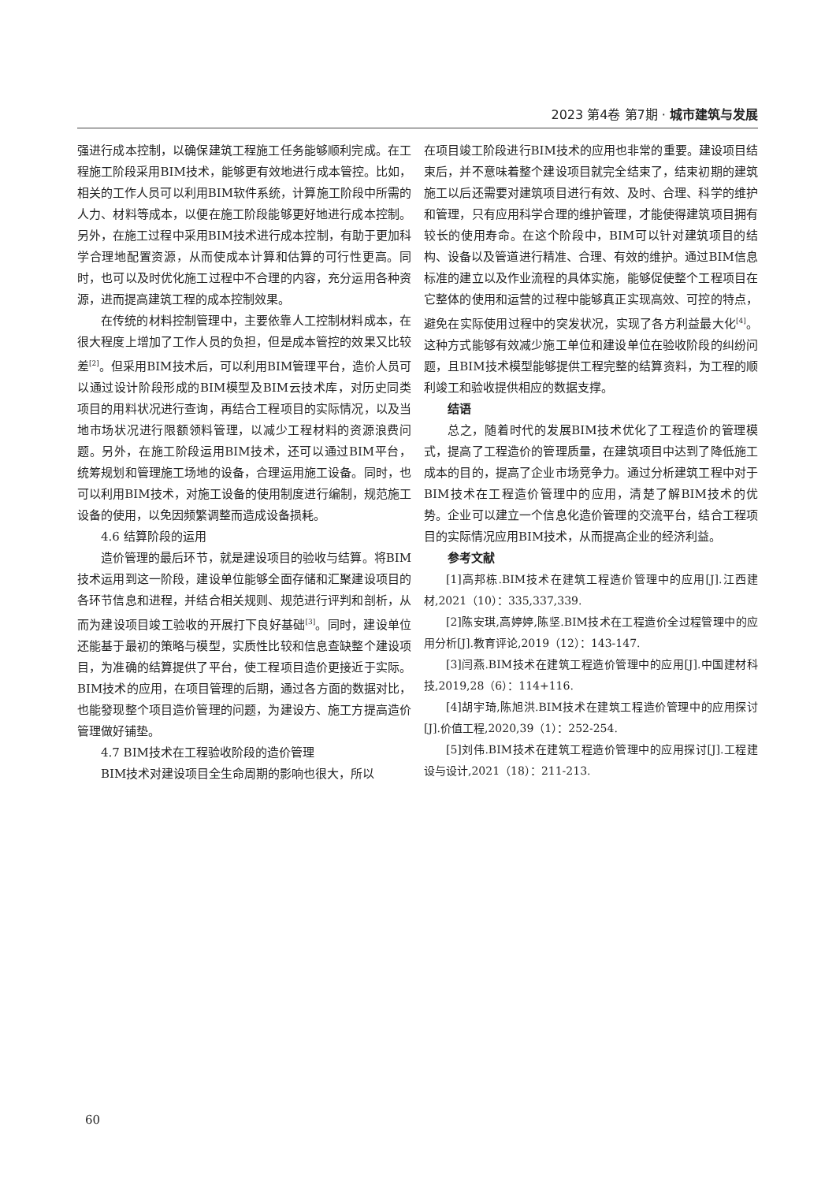2023 第4卷 第7期 · 城市建筑与发展
强进行成本控制，以确保建筑工程施工任务能够顺利完成。在工程施工阶段采用BIM技术，能够更有效地进行成本管控。比如，相关的工作人员可以利用BIM软件系统，计算施工阶段中所需的人力、材料等成本，以便在施工阶段能够更好地进行成本控制。另外，在施工过程中采用BIM技术进行成本控制，有助于更加科学合理地配置资源，从而使成本计算和估算的可行性更高。同时，也可以及时优化施工过程中不合理的内容，充分运用各种资源，进而提高建筑工程的成本控制效果。
在传统的材料控制管理中，主要依靠人工控制材料成本，在很大程度上增加了工作人员的负担，但是成本管控的效果又比较差<sup>[2]</sup>。但采用BIM技术后，可以利用BIM管理平台，造价人员可以通过设计阶段形成的BIM模型及BIM云技术库，对历史同类项目的用料状况进行查询，再结合工程项目的实际情况，以及当地市场状况进行限额领料管理，以减少工程材料的资源浪费问题。另外，在施工阶段运用BIM技术，还可以通过BIM平台，统筹规划和管理施工场地的设备，合理运用施工设备。同时，也可以利用BIM技术，对施工设备的使用制度进行编制，规范施工设备的使用，以免因频繁调整而造成设备损耗。
4.6 结算阶段的运用
造价管理的最后环节，就是建设项目的验收与结算。将BIM技术运用到这一阶段，建设单位能够全面存储和汇聚建设项目的各环节信息和进程，并结合相关规则、规范进行评判和剖析，从而为建设项目竣工验收的开展打下良好基础<sup>[3]</sup>。同时，建设单位还能基于最初的策略与模型，实质性比较和信息查缺整个建设项目，为准确的结算提供了平台，使工程项目造价更接近于实际。BIM技术的应用，在项目管理的后期，通过各方面的数据对比，也能發现整个项目造价管理的问题，为建设方、施工方提高造价管理做好铺垫。
4.7 BIM技术在工程验收阶段的造价管理
BIM技术对建设项目全生命周期的影响也很大，所以
在项目竣工阶段进行BIM技术的应用也非常的重要。建设项目结束后，并不意味着整个建设项目就完全结束了，结束初期的建筑施工以后还需要对建筑项目进行有效、及时、合理、科学的维护和管理，只有应用科学合理的维护管理，才能使得建筑项目拥有较长的使用寿命。在这个阶段中，BIM可以针对建筑项目的结构、设备以及管道进行精准、合理、有效的维护。通过BIM信息标准的建立以及作业流程的具体实施，能够促使整个工程项目在它整体的使用和运营的过程中能够真正实现高效、可控的特点，避免在实际使用过程中的突发状况，实现了各方利益最大化<sup>[4]</sup>。这种方式能够有效减少施工单位和建设单位在验收阶段的纠纷问题，且BIM技术模型能够提供工程完整的结算资料，为工程的顺利竣工和验收提供相应的数据支撑。
结语
总之，随着时代的发展BIM技术优化了工程造价的管理模式，提高了工程造价的管理质量，在建筑项目中达到了降低施工成本的目的，提高了企业市场竞争力。通过分析建筑工程中对于BIM技术在工程造价管理中的应用，清楚了解BIM技术的优势。企业可以建立一个信息化造价管理的交流平台，结合工程项目的实际情况应用BIM技术，从而提高企业的经济利益。
参考文献
[1]高邦栋.BIM技术在建筑工程造价管理中的应用[J].江西建材,2021（10）：335,337,339.
[2]陈安琪,高婷婷,陈坚.BIM技术在工程造价全过程管理中的应用分析[J].教育评论,2019（12）：143-147.
[3]闫燕.BIM技术在建筑工程造价管理中的应用[J].中国建材科技,2019,28（6）：114+116.
[4]胡宇琦,陈旭洪.BIM技术在建筑工程造价管理中的应用探讨[J].价值工程,2020,39（1）：252-254.
[5]刘伟.BIM技术在建筑工程造价管理中的应用探讨[J].工程建设与设计,2021（18）：211-213.
60